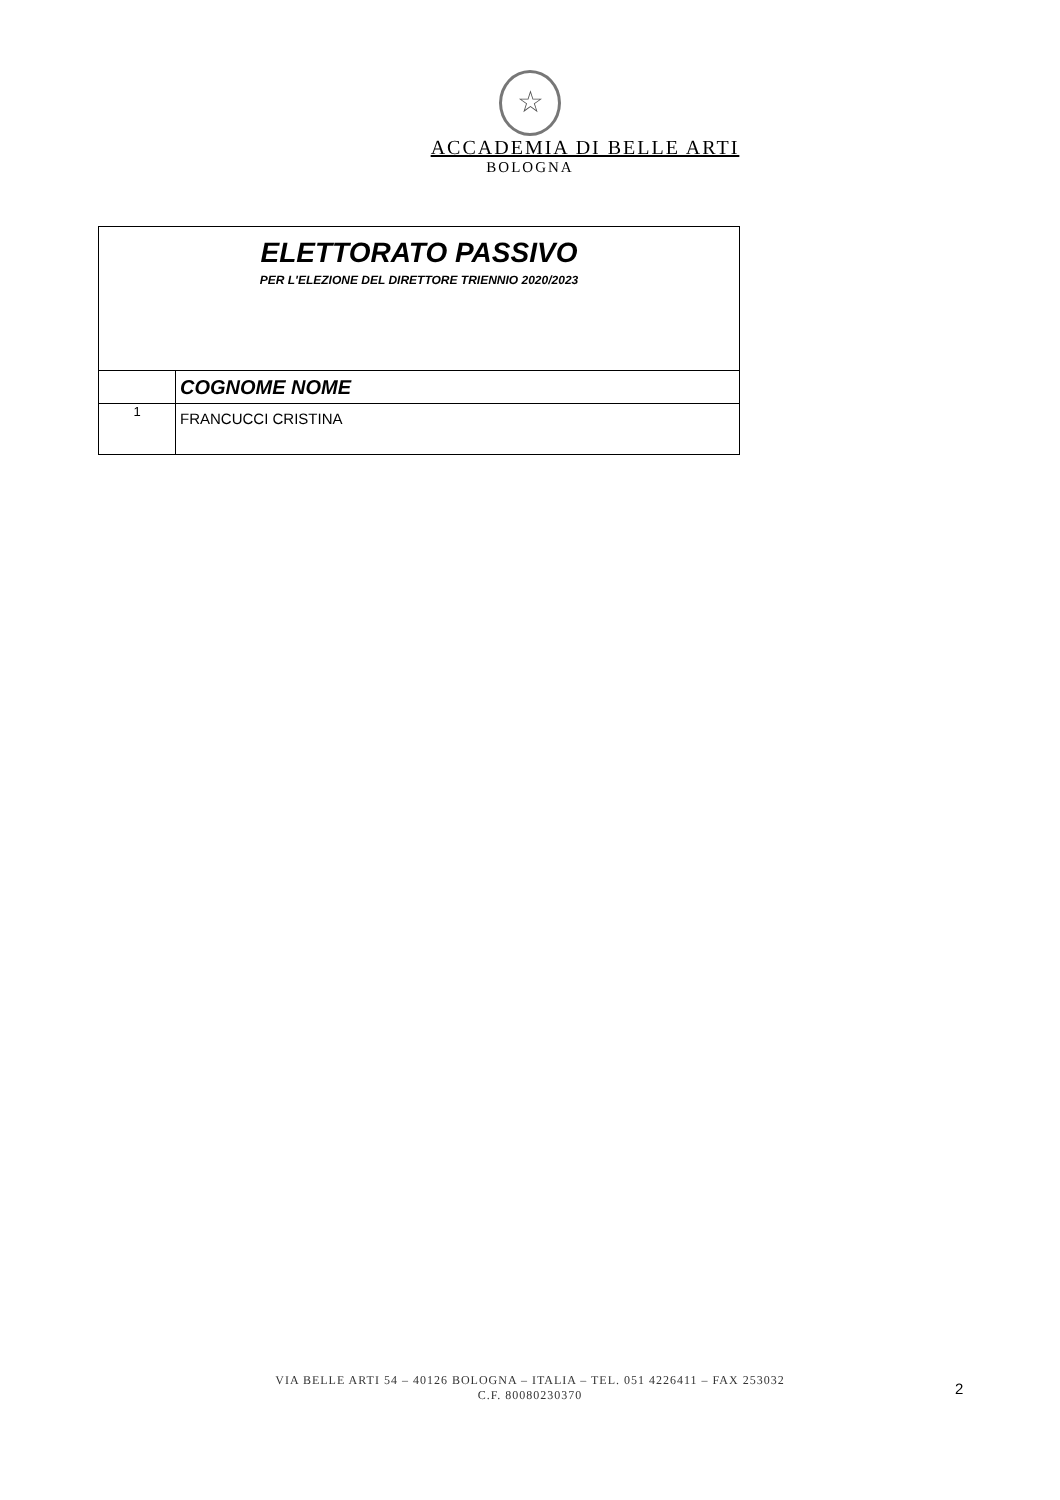☆
ACCADEMIA DI BELLE ARTI
BOLOGNA
| ELETTORATO PASSIVO PER L'ELEZIONE DEL DIRETTORE TRIENNIO 2020/2023 | |
| | COGNOME NOME |
| 1 | FRANCUCCI CRISTINA |
VIA BELLE ARTI 54 – 40126 BOLOGNA – ITALIA – TEL. 051 4226411 – FAX 253032
C.F. 80080230370
2